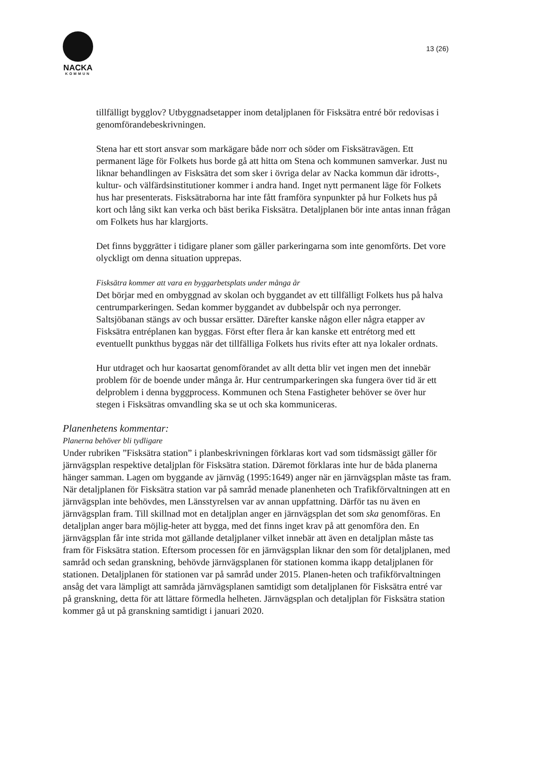NACKA
KOMMUN
13 (26)
tillfälligt bygglov? Utbyggnadsetapper inom detaljplanen för Fisksätra entré bör redovisas i genomförandebeskrivningen.
Stena har ett stort ansvar som markägare både norr och söder om Fisksätravägen. Ett permanent läge för Folkets hus borde gå att hitta om Stena och kommunen samverkar. Just nu liknar behandlingen av Fisksätra det som sker i övriga delar av Nacka kommun där idrotts-, kultur- och välfärdsinstitutioner kommer i andra hand. Inget nytt permanent läge för Folkets hus har presenterats. Fisksätraborna har inte fått framföra synpunkter på hur Folkets hus på kort och lång sikt kan verka och bäst berika Fisksätra. Detaljplanen bör inte antas innan frågan om Folkets hus har klargjorts.
Det finns byggrätter i tidigare planer som gäller parkeringarna som inte genomförts. Det vore olyckligt om denna situation upprepas.
Fisksätra kommer att vara en byggarbetsplats under många år
Det börjar med en ombyggnad av skolan och byggandet av ett tillfälligt Folkets hus på halva centrumparkeringen. Sedan kommer byggandet av dubbelspår och nya perronger. Saltsjöbanan stängs av och bussar ersätter. Därefter kanske någon eller några etapper av Fisksätra entréplanen kan byggas. Först efter flera år kan kanske ett entrétorg med ett eventuellt punkthus byggas när det tillfälliga Folkets hus rivits efter att nya lokaler ordnats.
Hur utdraget och hur kaosartat genomförandet av allt detta blir vet ingen men det innebär problem för de boende under många år. Hur centrumparkeringen ska fungera över tid är ett delproblem i denna byggprocess. Kommunen och Stena Fastigheter behöver se över hur stegen i Fisksätras omvandling ska se ut och ska kommuniceras.
Planenhetens kommentar:
Planerna behöver bli tydligare
Under rubriken ”Fisksätra station” i planbeskrivningen förklaras kort vad som tidsmässigt gäller för järnvägsplan respektive detaljplan för Fisksätra station. Däremot förklaras inte hur de båda planerna hänger samman. Lagen om byggande av järnväg (1995:1649) anger när en järnvägsplan måste tas fram. När detaljplanen för Fisksätra station var på samråd menade planenheten och Trafikförvaltningen att en järnvägsplan inte behövdes, men Länsstyrelsen var av annan uppfattning. Därför tas nu även en järnvägsplan fram. Till skillnad mot en detaljplan anger en järnvägsplan det som ska genomföras. En detaljplan anger bara möjlig-heter att bygga, med det finns inget krav på att genomföra den. En järnvägsplan får inte strida mot gällande detaljplaner vilket innebär att även en detaljplan måste tas fram för Fisksätra station. Eftersom processen för en järnvägsplan liknar den som för detaljplanen, med samråd och sedan granskning, behövde järnvägsplanen för stationen komma ikapp detaljplanen för stationen. Detaljplanen för stationen var på samråd under 2015. Planen-heten och trafikförvaltningen ansåg det vara lämpligt att samråda järnvägsplanen samtidigt som detaljplanen för Fisksätra entré var på granskning, detta för att lättare förmedla helheten. Järnvägsplan och detaljplan för Fisksätra station kommer gå ut på granskning samtidigt i januari 2020.